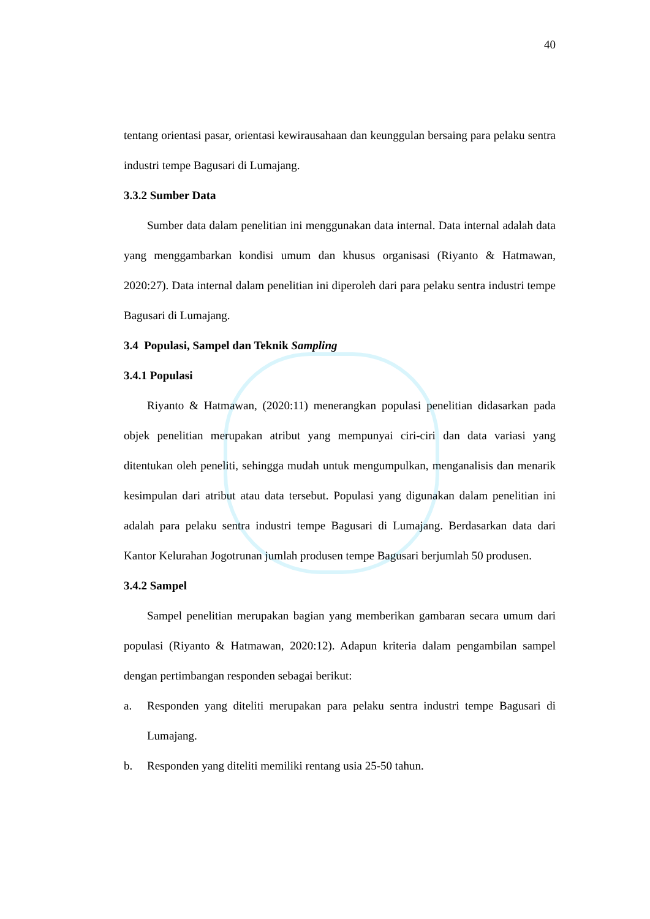40
tentang orientasi pasar, orientasi kewirausahaan dan keunggulan bersaing para pelaku sentra industri tempe Bagusari di Lumajang.
3.3.2 Sumber Data
Sumber data dalam penelitian ini menggunakan data internal. Data internal adalah data yang menggambarkan kondisi umum dan khusus organisasi (Riyanto & Hatmawan, 2020:27). Data internal dalam penelitian ini diperoleh dari para pelaku sentra industri tempe Bagusari di Lumajang.
3.4 Populasi, Sampel dan Teknik Sampling
3.4.1 Populasi
Riyanto & Hatmawan, (2020:11) menerangkan populasi penelitian didasarkan pada objek penelitian merupakan atribut yang mempunyai ciri-ciri dan data variasi yang ditentukan oleh peneliti, sehingga mudah untuk mengumpulkan, menganalisis dan menarik kesimpulan dari atribut atau data tersebut. Populasi yang digunakan dalam penelitian ini adalah para pelaku sentra industri tempe Bagusari di Lumajang. Berdasarkan data dari Kantor Kelurahan Jogotrunan jumlah produsen tempe Bagusari berjumlah 50 produsen.
3.4.2 Sampel
Sampel penelitian merupakan bagian yang memberikan gambaran secara umum dari populasi (Riyanto & Hatmawan, 2020:12). Adapun kriteria dalam pengambilan sampel dengan pertimbangan responden sebagai berikut:
a. Responden yang diteliti merupakan para pelaku sentra industri tempe Bagusari di Lumajang.
b. Responden yang diteliti memiliki rentang usia 25-50 tahun.